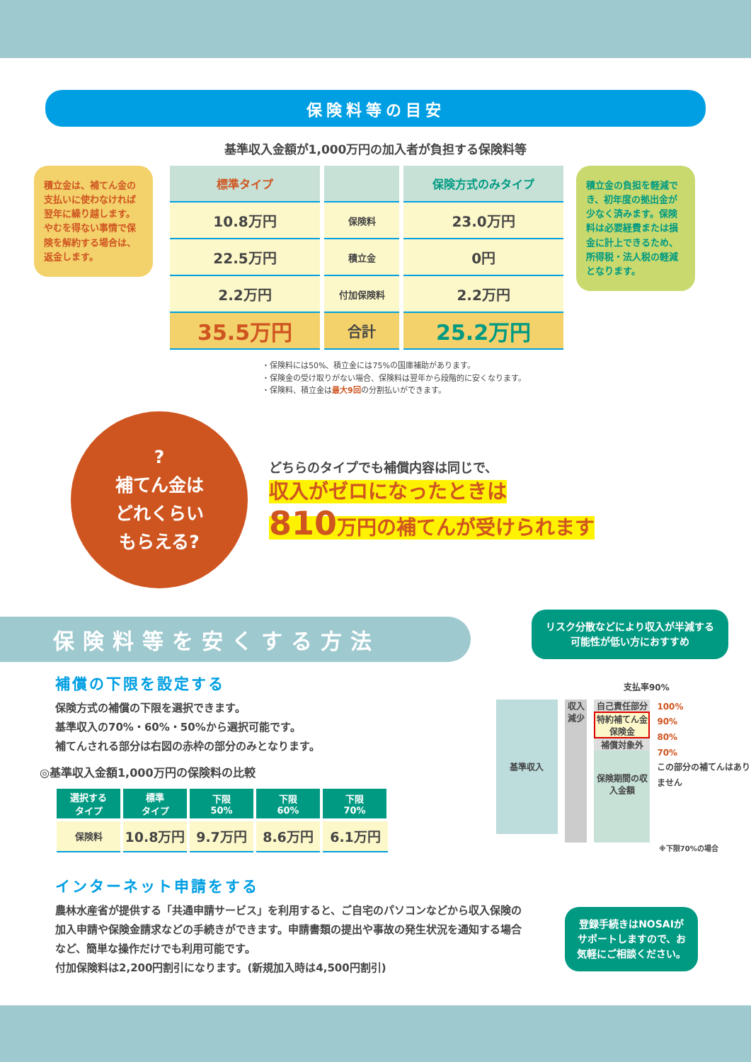保険料等の目安
基準収入金額が1,000万円の加入者が負担する保険料等
積立金は、補てん金の支払いに使わなければ翌年に繰り越します。やむを得ない事情で保険を解約する場合は、返金します。
| 標準タイプ | | 保険方式のみタイプ |
| --- | --- | --- |
| 10.8万円 | 保険料 | 23.0万円 |
| 22.5万円 | 積立金 | 0円 |
| 2.2万円 | 付加保険料 | 2.2万円 |
| 35.5万円 | 合計 | 25.2万円 |
積立金の負担を軽減でき、初年度の拠出金が少なく済みます。保険料は必要経費または損金に計上できるため、所得税・法人税の軽減となります。
・保険料には50%、積立金には75%の国庫補助があります。
・保険金の受け取りがない場合、保険料は翌年から段階的に安くなります。
・保険料、積立金は最大9回の分割払いができます。
?
補てん金は
どれくらい
もらえる?
どちらのタイプでも補償内容は同じで、
収入がゼロになったときは
810万円の補てんが受けられます
保険料等を安くする方法
補償の下限を設定する
保険方式の補償の下限を選択できます。
基準収入の70%・60%・50%から選択可能です。
補てんされる部分は右図の赤枠の部分のみとなります。
◎基準収入金額1,000万円の保険料の比較
| 選択する タイプ | 標準 タイプ | 下限 50% | 下限 60% | 下限 70% |
| --- | --- | --- | --- | --- |
| 保険料 | 10.8万円 | 9.7万円 | 8.6万円 | 6.1万円 |
リスク分散などにより収入が半減する可能性が低い方におすすめ
支払率90%
基準収入
収入減少
自己責任部分
特約補てん金
保険金
補償対象外
保険期間の収入金額
100%
90%
80%
70%
この部分の補てんはありません
※下限70%の場合
インターネット申請をする
農林水産省が提供する「共通申請サービス」を利用すると、ご自宅のパソコンなどから収入保険の加入申請や保険金請求などの手続きができます。申請書類の提出や事故の発生状況を通知する場合など、簡単な操作だけでも利用可能です。
付加保険料は2,200円割引になります。(新規加入時は4,500円割引)
登録手続きはNOSAIがサポートしますので、お気軽にご相談ください。